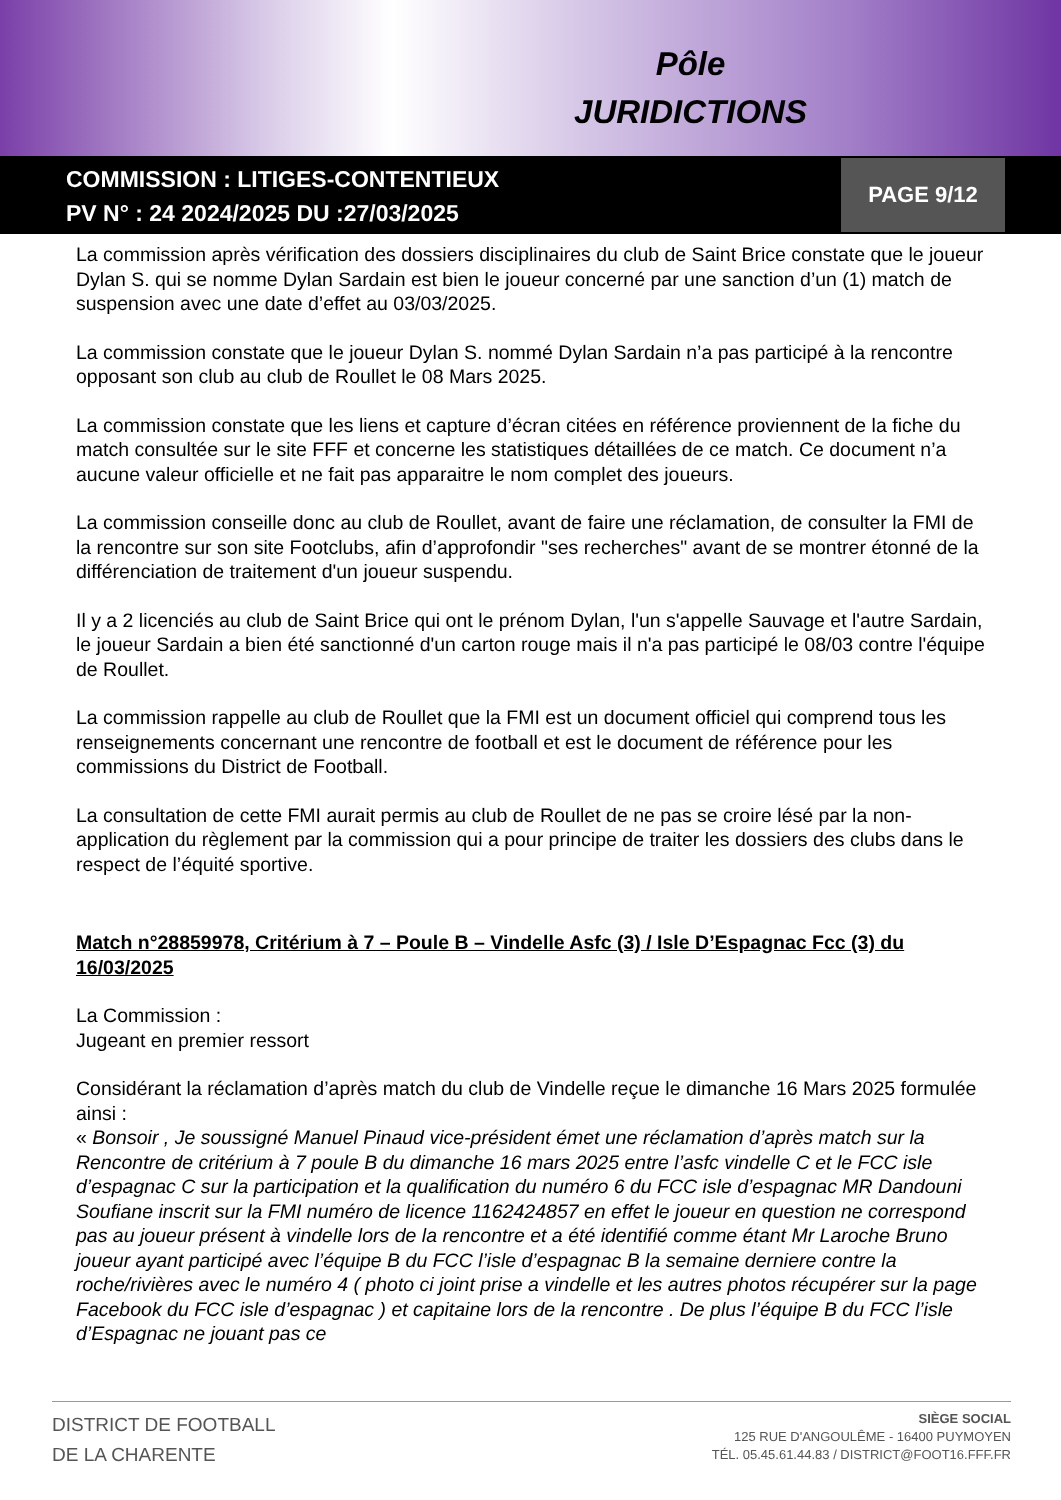Pôle
JURIDICTIONS
COMMISSION : LITIGES-CONTENTIEUX
PV N° : 24 2024/2025 DU :27/03/2025
PAGE 9/12
La commission après vérification des dossiers disciplinaires du club de Saint Brice constate que le joueur Dylan S. qui se nomme Dylan Sardain est bien le joueur concerné par une sanction d’un (1) match de suspension avec une date d’effet au 03/03/2025.
La commission constate que le joueur Dylan S. nommé Dylan Sardain n’a pas participé à la rencontre opposant son club au club de Roullet le 08 Mars 2025.
La commission constate que les liens et capture d’écran citées en référence proviennent de la fiche du match consultée sur le site FFF et concerne les statistiques détaillées de ce match. Ce document n’a aucune valeur officielle et ne fait pas apparaitre le nom complet des joueurs.
La commission conseille donc au club de Roullet, avant de faire une réclamation, de consulter la FMI de la rencontre sur son site Footclubs, afin d’approfondir "ses recherches" avant de se montrer étonné de la différenciation de traitement d'un joueur suspendu.
Il y a 2 licenciés au club de Saint Brice qui ont le prénom Dylan, l'un s'appelle Sauvage et l'autre Sardain, le joueur Sardain a bien été sanctionné d'un carton rouge mais il n'a pas participé le 08/03 contre l'équipe de Roullet.
La commission rappelle au club de Roullet que la FMI est un document officiel qui comprend tous les renseignements concernant une rencontre de football et est le document de référence pour les commissions du District de Football.
La consultation de cette FMI aurait permis au club de Roullet de ne pas se croire lésé par la non-application du règlement par la commission qui a pour principe de traiter les dossiers des clubs dans le respect de l’équité sportive.
Match n°28859978, Critérium à 7 – Poule B – Vindelle Asfc (3) / Isle D’Espagnac Fcc (3) du 16/03/2025
La Commission :
Jugeant en premier ressort
Considérant la réclamation d’après match du club de Vindelle reçue le dimanche 16 Mars 2025 formulée ainsi :
« Bonsoir , Je soussigné Manuel Pinaud vice-président émet une réclamation d’après match sur la Rencontre de critérium à 7 poule B du dimanche 16 mars 2025 entre l’asfc vindelle C et le FCC isle d’espagnac C sur la participation et la qualification du numéro 6 du FCC isle d’espagnac MR Dandouni Soufiane inscrit sur la FMI numéro de licence 1162424857 en effet le joueur en question ne correspond pas au joueur présent à vindelle lors de la rencontre et a été identifié comme étant Mr Laroche Bruno joueur ayant participé avec l’équipe B du FCC l’isle d’espagnac B la semaine derniere contre la roche/rivières avec le numéro 4 ( photo ci joint prise a vindelle et les autres photos récupérer sur la page Facebook du FCC isle d’espagnac ) et capitaine lors de la rencontre . De plus l’équipe B du FCC l’isle d’Espagnac ne jouant pas ce
DISTRICT DE FOOTBALL
DE LA CHARENTE
SIÈGE SOCIAL
125 RUE D'ANGOULÊME - 16400 PUYMOYEN
TÉL. 05.45.61.44.83 / DISTRICT@FOOT16.FFF.FR